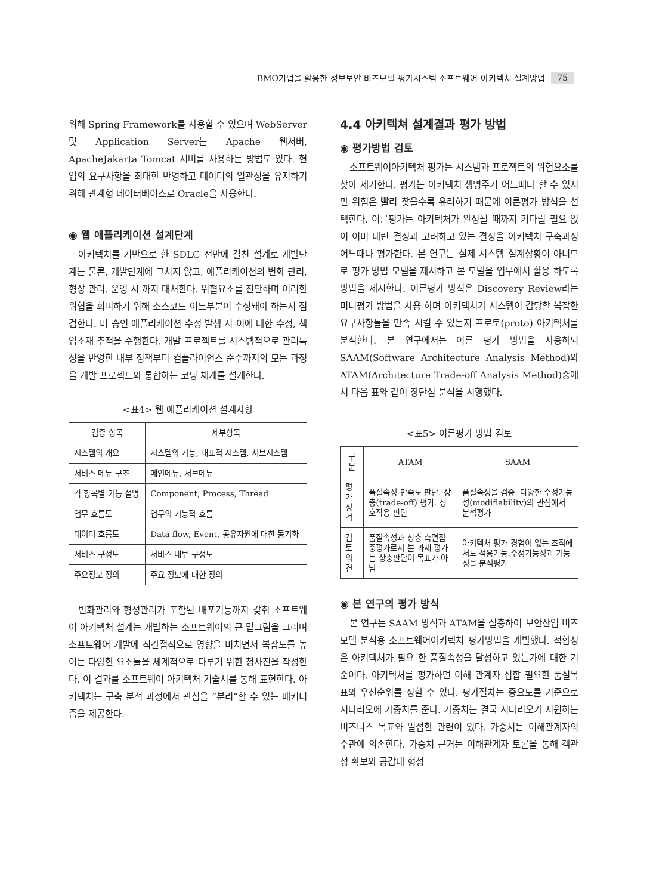BMO기법을 활용한 정보보안 비즈모델 평가시스템 소프트웨어 아키텍처 설계방법 75
위해 Spring Framework를 사용할 수 있으며 WebServer 및 Application Server는 Apache 웹서버, ApacheJakarta Tomcat 서버를 사용하는 방법도 있다. 현업의 요구사항을 최대한 반영하고 데이터의 일관성을 유지하기 위해 관계형 데이터베이스로 Oracle을 사용한다.
◉ 웹 애플리케이션 설계단계
아키텍처를 기반으로 한 SDLC 전반에 걸친 설계로 개발단계는 물론, 개발단계에 그치지 않고, 애플리케이션의 변화 관리, 형상 관리. 운영 시 까지 대처한다. 위협요소를 진단하며 이러한 위협을 회피하기 위해 소스코드 어느부분이 수정돼야 하는지 점검한다. 미 승인 애플리케이션 수정 발생 시 이에 대한 수정, 책임소재 추적을 수행한다. 개발 프로젝트를 시스템적으로 관리특성을 반영한 내부 정책부터 컴플라이언스 준수까지의 모든 과정을 개발 프로젝트와 통합하는 코딩 체계를 설계한다.
<표4> 웹 애플리케이션 설계사항
| 검증 항목 | 세부항목 |
| --- | --- |
| 시스템의 개요 | 시스템의 기능, 대표적 시스템, 서브시스템 |
| 서비스 메뉴 구조 | 메인메뉴, 서브메뉴 |
| 각 항목별 기능 설명 | Component, Process, Thread |
| 업무 흐름도 | 업무의 기능적 흐름 |
| 데이터 흐름도 | Data flow, Event, 공유자원에 대한 동기화 |
| 서비스 구성도 | 서비스 내부 구성도 |
| 주요정보 정의 | 주요 정보에 대한 정의 |
변화관리와 형성관리가 포함된 배포기능까지 갖춰 소프트웨어 아키텍처 설계는 개발하는 소프트웨어의 큰 밑그림을 그리며 소프트웨어 개발에 직간접적으로 영향을 미치면서 복잡도를 높이는 다양한 요소들을 체계적으로 다루기 위한 청사진을 작성한다. 이 결과를 소프트웨어 아키텍처 기술서를 통해 표현한다. 아키텍처는 구축 분석 과정에서 관심을 “분리”할 수 있는 매커니즘을 제공한다.
4.4 아키텍쳐 설계결과 평가 방법
◉ 평가방법 검토
소프트웨어아키텍처 평가는 시스템과 프로젝트의 위험요소를 찾아 제거한다. 평가는 아키텍처 생명주기 어느때나 할 수 있지만 위험은 빨리 찾을수록 유리하기 때문에 이른평가 방식을 선택한다. 이른평가는 아키텍처가 완성될 때까지 기다릴 필요 없이 이미 내린 결정과 고려하고 있는 결정을 아키텍처 구축과정 어느때나 평가한다. 본 연구는 실제 시스템 설계상황이 아니므로 평가 방법 모델을 제시하고 본 모델을 업무에서 활용 하도록 방법을 제시한다. 이른평가 방식은 Discovery Review라는 미니평가 방법을 사용 하며 아키텍처가 시스템이 감당할 복잡한 요구사항들을 만족 시킬 수 있는지 프로토(proto) 아키텍처를 분석한다. 본 연구에서는 이른 평가 방법을 사용하되 SAAM(Software Architecture Analysis Method)와 ATAM(Architecture Trade-off Analysis Method)중에서 다음 표와 같이 장단점 분석을 시행했다.
<표5> 이른평가 방법 검토
| 구 분 | ATAM | SAAM |
| --- | --- | --- |
| 평가 성격 | 품질속성 만족도 판단. 상충(trade-off) 평가. 상호작용 판단 | 품질속성을 검증. 다양한 수정가능성(modifiability)의 관점에서 분석평가 |
| 검토 의견 | 품질속성과 상충 측면집중평가로서 본 과제 평가는 상충판단이 목표가 아님 | 아키텍처 평가 경험이 없는 조직에서도 적용가능.수정가능성과 기능성을 분석평가 |
◉ 본 연구의 평가 방식
본 연구는 SAAM 방식과 ATAM을 절충하여 보안산업 비즈모델 분석용 소프트웨어아키텍처 평가방법을 개발했다. 적합성은 아키텍처가 필요 한 품질속성을 달성하고 있는가에 대한 기준이다. 아키텍처를 평가하면 이해 관계자 집합 필요한 품질목표와 우선순위를 정할 수 있다. 평가절차는 중요도를 기준으로 시나리오에 가중치를 준다. 가중치는 결국 시나리오가 지원하는 비즈니스 목표와 밀접한 관련이 있다. 가중치는 이해관계자의 주관에 의존한다. 가중치 근거는 이해관계자 토론을 통해 객관성 확보와 공감대 형성